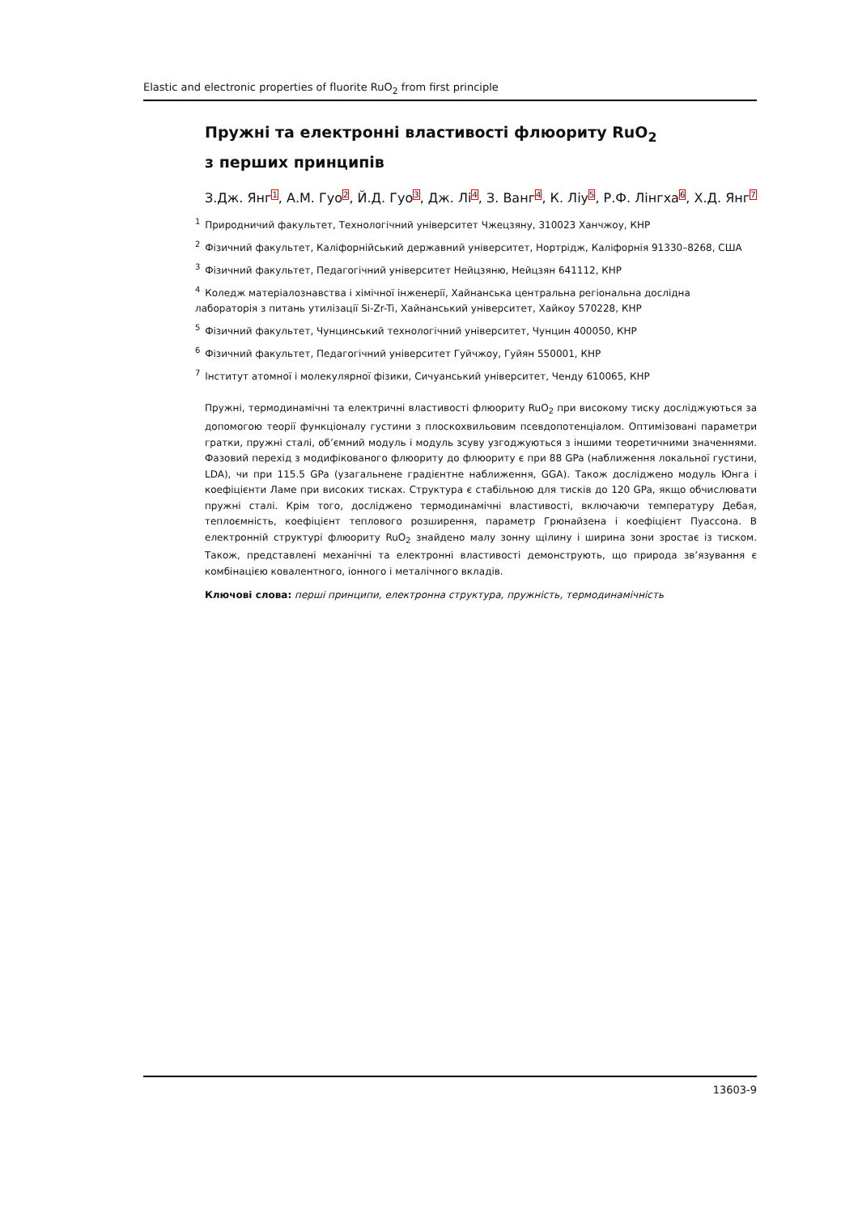Elastic and electronic properties of fluorite RuO<sub>2</sub> from first principle
Пружні та електронні властивості флюориту RuO<sub>2</sub>
з перших принципів
З.Дж. Янг<sup>1</sup>, А.М. Гуо<sup>2</sup>, Й.Д. Гуо<sup>3</sup>, Дж. Лі<sup>4</sup>, З. Ванг<sup>4</sup>, К. Ліу<sup>5</sup>, Р.Ф. Лінгха<sup>6</sup>, Х.Д. Янг<sup>7</sup>
<sup>1</sup> Природничий факультет, Технологічний університет Чжецзяну, 310023 Ханчжоу, КНР
<sup>2</sup> Фізичний факультет, Каліфорнійський державний університет, Нортрідж, Каліфорнія 91330–8268, США
<sup>3</sup> Фізичний факультет, Педагогічний університет Нейцзяню, Нейцзян 641112, КНР
<sup>4</sup> Коледж матеріалознавства і хімічної інженерії, Хайнанська центральна регіональна дослідна
лабораторія з питань утилізації Si-Zr-Ti, Хайнанський університет, Хайкоу 570228, КНР
<sup>5</sup> Фізичний факультет, Чунцинський технологічний університет, Чунцин 400050, КНР
<sup>6</sup> Фізичний факультет, Педагогічний університет Гуйчжоу, Гуйян 550001, КНР
<sup>7</sup> Інститут атомної і молекулярної фізики, Сичуанський університет, Ченду 610065, КНР
Пружні, термодинамічні та електричні властивості флюориту RuO<sub>2</sub> при високому тиску досліджуються за допомогою теорії функціоналу густини з плоскохвильовим псевдопотенціалом. Оптимізовані параметри гратки, пружні сталі, об’ємний модуль і модуль зсуву узгоджуються з іншими теоретичними значеннями. Фазовий перехід з модифікованого флюориту до флюориту є при 88 GPa (наближення локальної густини, LDA), чи при 115.5 GPa (узагальнене градієнтне наближення, GGA). Також досліджено модуль Юнга і коефіцієнти Ламе при високих тисках. Структура є стабільною для тисків до 120 GPa, якщо обчислювати пружні сталі. Крім того, досліджено термодинамічні властивості, включаючи температуру Дебая, теплоємність, коефіцієнт теплового розширення, параметр Грюнайзена і коефіцієнт Пуассона. В електронній структурі флюориту RuO<sub>2</sub> знайдено малу зонну щілину і ширина зони зростає із тиском. Також, представлені механічні та електронні властивості демонструють, що природа зв’язування є комбінацією ковалентного, іонного і металічного вкладів.
Ключові слова: перші принципи, електронна структура, пружність, термодинамічність
13603-9